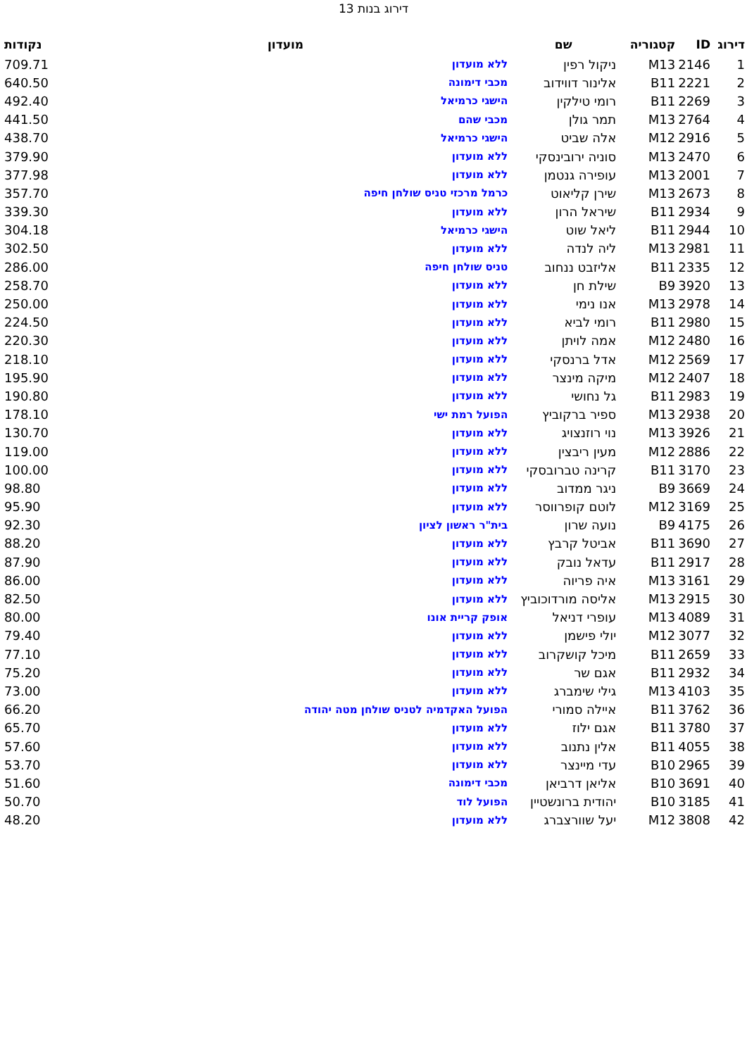דירוג בנות 13
| דירוג | ID | קטגוריה | שם | מועדון | נקודות |
| --- | --- | --- | --- | --- | --- |
| 1 | 2146 | M13 | ניקול רפין | ללא מועדון | 709.71 |
| 2 | 2221 | B11 | אלינור דווידוב | מכבי דימונה | 640.50 |
| 3 | 2269 | B11 | רומי טילקין | הישגי כרמיאל | 492.40 |
| 4 | 2764 | M13 | תמר גולן | מכבי שהם | 441.50 |
| 5 | 2916 | M12 | אלה שביט | הישגי כרמיאל | 438.70 |
| 6 | 2470 | M13 | סוניה ירובינסקי | ללא מועדון | 379.90 |
| 7 | 2001 | M13 | עופירה גנטמן | ללא מועדון | 377.98 |
| 8 | 2673 | M13 | שירן קליאוט | כרמל מרכזי טניס שולחן חיפה | 357.70 |
| 9 | 2934 | B11 | שיראל הרון | ללא מועדון | 339.30 |
| 10 | 2944 | B11 | ליאל שוט | הישגי כרמיאל | 304.18 |
| 11 | 2981 | M13 | ליה לנדה | ללא מועדון | 302.50 |
| 12 | 2335 | B11 | אליזבט ננחוב | טניס שולחן חיפה | 286.00 |
| 13 | 3920 | B9 | שילת חן | ללא מועדון | 258.70 |
| 14 | 2978 | M13 | אנו נימי | ללא מועדון | 250.00 |
| 15 | 2980 | B11 | רומי לביא | ללא מועדון | 224.50 |
| 16 | 2480 | M12 | אמה לויתן | ללא מועדון | 220.30 |
| 17 | 2569 | M12 | אדל ברנסקי | ללא מועדון | 218.10 |
| 18 | 2407 | M12 | מיקה מינצר | ללא מועדון | 195.90 |
| 19 | 2983 | B11 | גל נחושי | ללא מועדון | 190.80 |
| 20 | 2938 | M13 | ספיר ברקוביץ | הפועל רמת ישי | 178.10 |
| 21 | 3926 | M13 | נוי רוזנצויג | ללא מועדון | 130.70 |
| 22 | 2886 | M12 | מעין ריבצין | ללא מועדון | 119.00 |
| 23 | 3170 | B11 | קרינה טברובסקי | ללא מועדון | 100.00 |
| 24 | 3669 | B9 | ניגר ממדוב | ללא מועדון | 98.80 |
| 25 | 3169 | M12 | לוטם קופרווסר | ללא מועדון | 95.90 |
| 26 | 4175 | B9 | נועה שרון | בית"ר ראשון לציון | 92.30 |
| 27 | 3690 | B11 | אביטל קרבץ | ללא מועדון | 88.20 |
| 28 | 2917 | B11 | עדאל נובק | ללא מועדון | 87.90 |
| 29 | 3161 | M13 | איה פריוה | ללא מועדון | 86.00 |
| 30 | 2915 | M13 | אליסה מורדוכוביץ | ללא מועדון | 82.50 |
| 31 | 4089 | M13 | עופרי דניאל | אופק קריית אונו | 80.00 |
| 32 | 3077 | M12 | יולי פישמן | ללא מועדון | 79.40 |
| 33 | 2659 | B11 | מיכל קושקרוב | ללא מועדון | 77.10 |
| 34 | 2932 | B11 | אגם שר | ללא מועדון | 75.20 |
| 35 | 4103 | M13 | גילי שימברג | ללא מועדון | 73.00 |
| 36 | 3762 | B11 | איילה סמורי | הפועל האקדמיה לטניס שולחן מטה יהודה | 66.20 |
| 37 | 3780 | B11 | אגם ילוז | ללא מועדון | 65.70 |
| 38 | 4055 | B11 | אלין נתנוב | ללא מועדון | 57.60 |
| 39 | 2965 | B10 | עדי מיינצר | ללא מועדון | 53.70 |
| 40 | 3691 | B10 | אליאן דרביאן | מכבי דימונה | 51.60 |
| 41 | 3185 | B10 | יהודית ברונשטיין | הפועל לוד | 50.70 |
| 42 | 3808 | M12 | יעל שוורצברג | ללא מועדון | 48.20 |